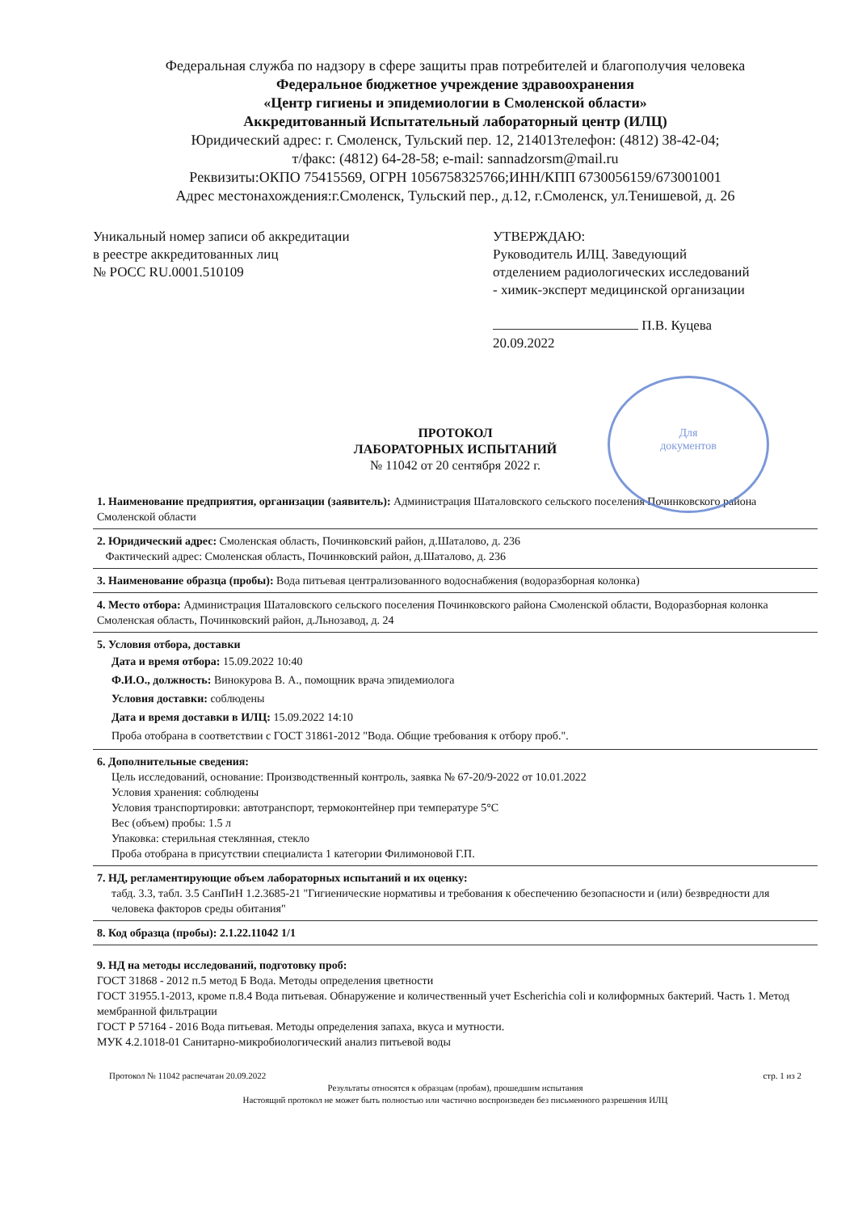Федеральная служба по надзору в сфере защиты прав потребителей и благополучия человека
Федеральное бюджетное учреждение здравоохранения
«Центр гигиены и эпидемиологии в Смоленской области»
Аккредитованный Испытательный лабораторный центр (ИЛЦ)
Юридический адрес: г. Смоленск, Тульский пер. 12, 214013телефон: (4812) 38-42-04;
т/факс: (4812) 64-28-58; e-mail: sannadzorsm@mail.ru
Реквизиты:ОКПО 75415569, ОГРН 1056758325766;ИНН/КПП 6730056159/673001001
Адрес местонахождения:г.Смоленск, Тульский пер., д.12, г.Смоленск, ул.Тенишевой, д. 26
Уникальный номер записи об аккредитации
в реестре аккредитованных лиц
№ РОСС RU.0001.510109
УТВЕРЖДАЮ:
Руководитель ИЛЦ. Заведующий отделением радиологических исследований - химик-эксперт медицинской организации
П.В. Куцева
20.09.2022
Для
документов
ПРОТОКОЛ
ЛАБОРАТОРНЫХ ИСПЫТАНИЙ
№ 11042 от 20 сентября 2022 г.
1. Наименование предприятия, организации (заявитель): Администрация Шаталовского сельского поселения Починковского района Смоленской области
2. Юридический адрес: Смоленская область, Починковский район, д.Шаталово, д. 236
Фактический адрес: Смоленская область, Починковский район, д.Шаталово, д. 236
3. Наименование образца (пробы): Вода питьевая централизованного водоснабжения (водоразборная колонка)
4. Место отбора: Администрация Шаталовского сельского поселения Починковского района Смоленской области, Водоразборная колонка Смоленская область, Починковский район, д.Льнозавод, д. 24
5. Условия отбора, доставки
Дата и время отбора: 15.09.2022 10:40
Ф.И.О., должность: Винокурова В. А., помощник врача эпидемиолога
Условия доставки: соблюдены
Дата и время доставки в ИЛЦ: 15.09.2022 14:10
Проба отобрана в соответствии с ГОСТ 31861-2012 "Вода. Общие требования к отбору проб.".
6. Дополнительные сведения:
Цель исследований, основание: Производственный контроль, заявка № 67-20/9-2022 от 10.01.2022
Условия хранения: соблюдены
Условия транспортировки: автотранспорт, термоконтейнер при температуре 5°С
Вес (объем) пробы: 1.5 л
Упаковка: стерильная стеклянная, стекло
Проба отобрана в присутствии специалиста 1 категории Филимоновой Г.П.
7. НД, регламентирующие объем лабораторных испытаний и их оценку:
табд. 3.3, табл. 3.5 СанПиН 1.2.3685-21 "Гигиенические нормативы и требования к обеспечению безопасности и (или) безвредности для человека факторов среды обитания"
8. Код образца (пробы): 2.1.22.11042 1/1
9. НД на методы исследований, подготовку проб:
ГОСТ 31868 - 2012 п.5 метод Б Вода. Методы определения цветности
ГОСТ 31955.1-2013, кроме п.8.4 Вода питьевая. Обнаружение и количественный учет Escherichia coli и колиформных бактерий. Часть 1. Метод мембранной фильтрации
ГОСТ Р 57164 - 2016 Вода питьевая. Методы определения запаха, вкуса и мутности.
МУК 4.2.1018-01 Санитарно-микробиологический анализ питьевой воды
Протокол № 11042 распечатан 20.09.2022 стр. 1 из 2
Результаты относятся к образцам (пробам), прошедшим испытания
Настоящий протокол не может быть полностью или частично воспроизведен без письменного разрешения ИЛЦ